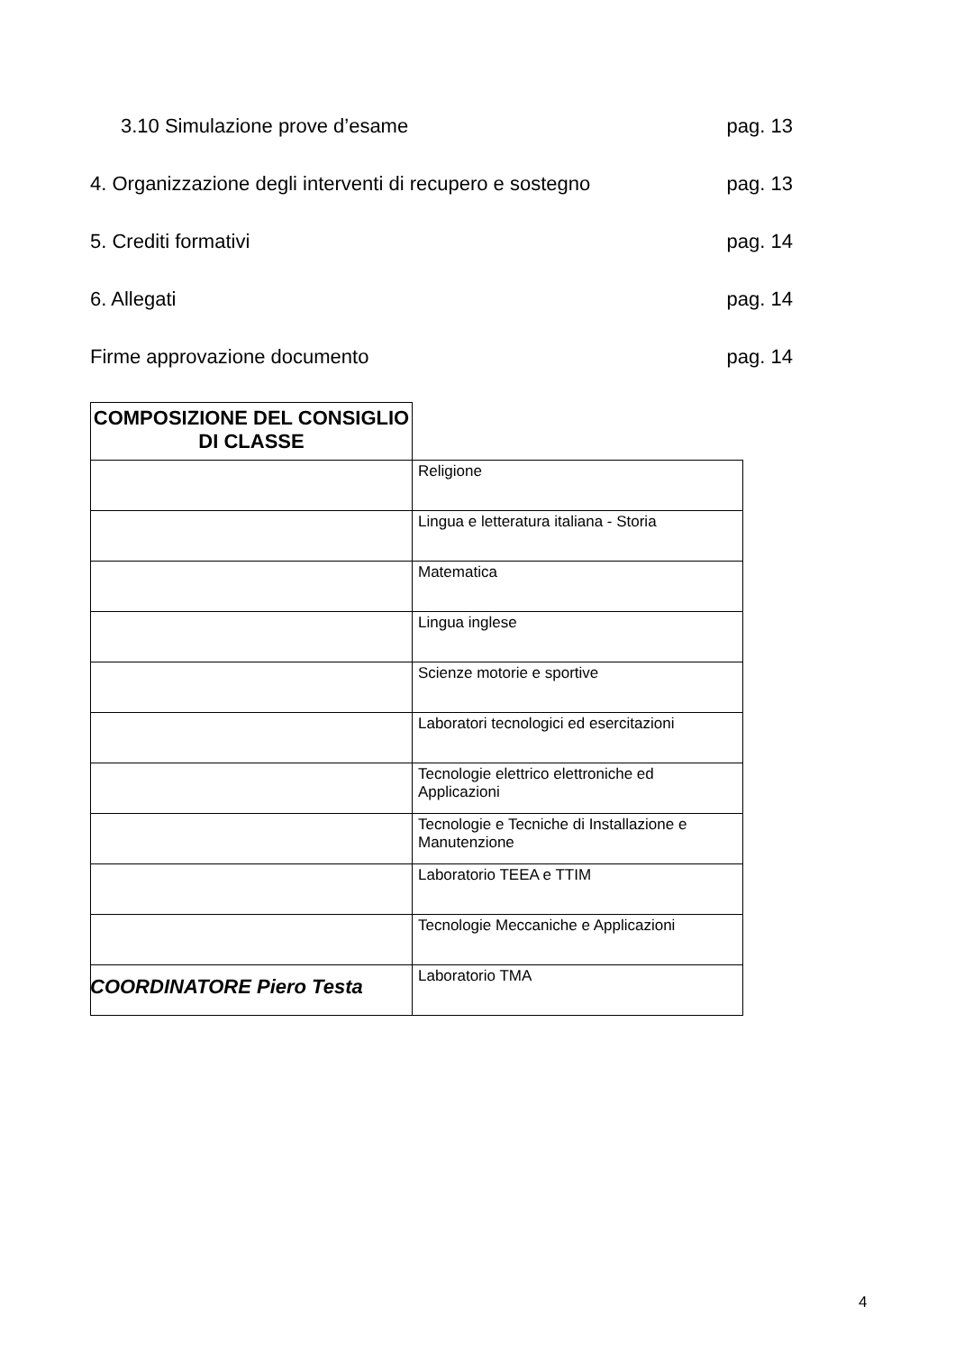3.10 Simulazione prove d’esame pag. 13
4. Organizzazione degli interventi di recupero e sostegno pag. 13
5. Crediti formativi pag. 14
6. Allegati pag. 14
Firme approvazione documento pag. 14
| COMPOSIZIONE DEL CONSIGLIO DI CLASSE | |
| --- | --- |
| | Religione |
| | Lingua e letteratura italiana - Storia |
| | Matematica |
| | Lingua inglese |
| | Scienze motorie e sportive |
| | Laboratori tecnologici ed esercitazioni |
| | Tecnologie elettrico elettroniche ed Applicazioni |
| | Tecnologie e Tecniche di Installazione e Manutenzione |
| | Laboratorio TEEA e TTIM |
| | Tecnologie Meccaniche e Applicazioni |
| | Laboratorio TMA |
COORDINATORE Piero Testa
4